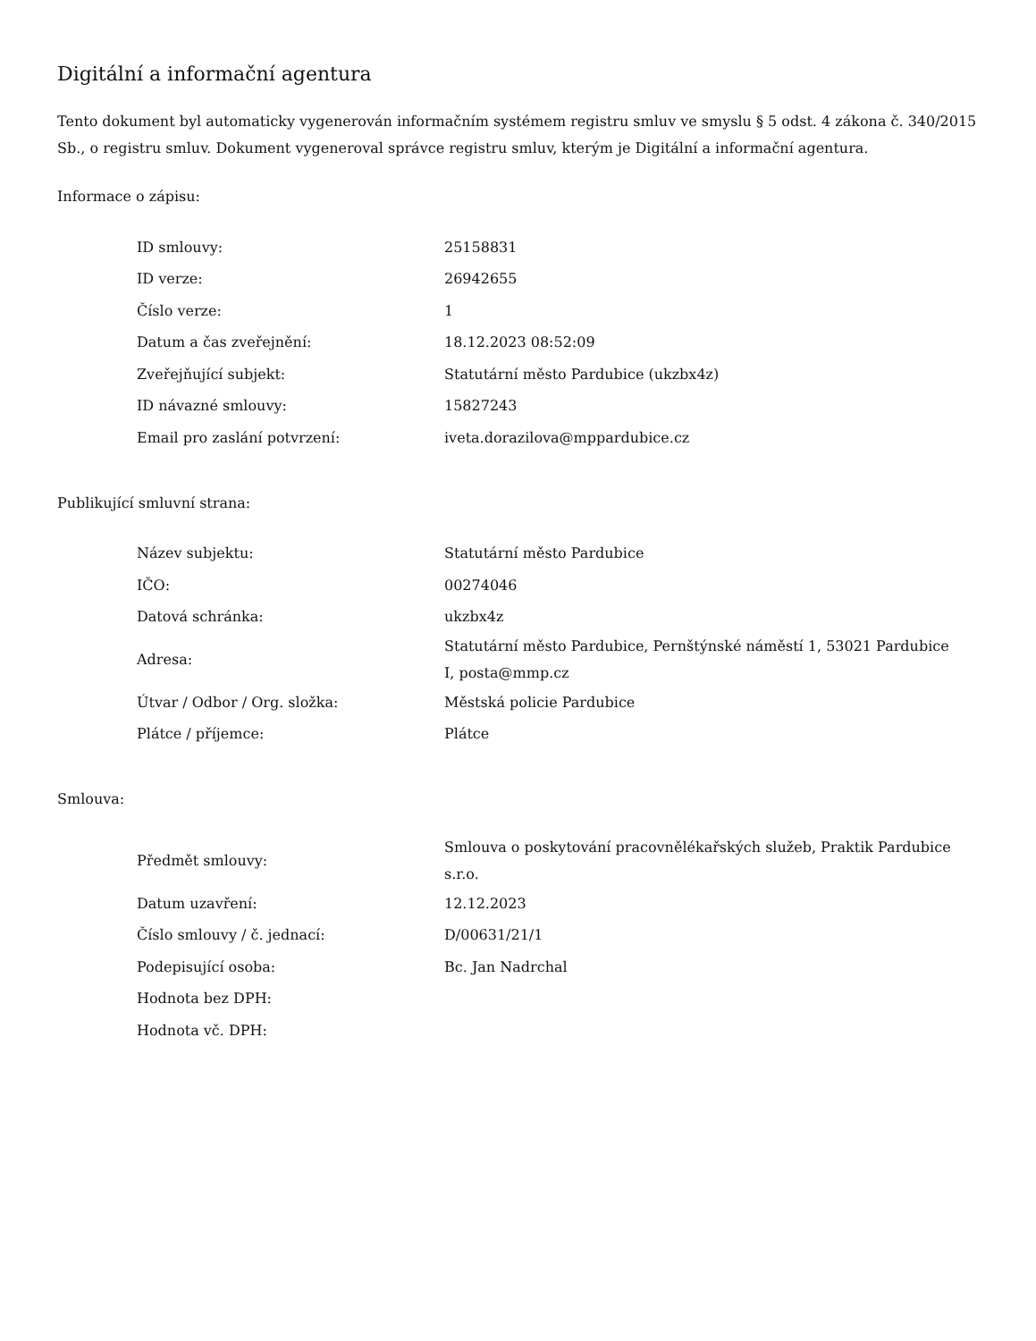Digitální a informační agentura
Tento dokument byl automaticky vygenerován informačním systémem registru smluv ve smyslu § 5 odst. 4 zákona č. 340/2015 Sb., o registru smluv. Dokument vygeneroval správce registru smluv, kterým je Digitální a informační agentura.
Informace o zápisu:
| ID smlouvy: | 25158831 |
| ID verze: | 26942655 |
| Číslo verze: | 1 |
| Datum a čas zveřejnění: | 18.12.2023 08:52:09 |
| Zveřejňující subjekt: | Statutární město Pardubice (ukzbx4z) |
| ID návazné smlouvy: | 15827243 |
| Email pro zaslání potvrzení: | iveta.dorazilova@mppardubice.cz |
Publikující smluvní strana:
| Název subjektu: | Statutární město Pardubice |
| IČO: | 00274046 |
| Datová schránka: | ukzbx4z |
| Adresa: | Statutární město Pardubice, Pernštýnské náměstí 1, 53021 Pardubice I, posta@mmp.cz |
| Útvar / Odbor / Org. složka: | Městská policie Pardubice |
| Plátce / příjemce: | Plátce |
Smlouva:
| Předmět smlouvy: | Smlouva o poskytování pracovnělékařských služeb, Praktik Pardubice s.r.o. |
| Datum uzavření: | 12.12.2023 |
| Číslo smlouvy / č. jednací: | D/00631/21/1 |
| Podepisující osoba: | Bc. Jan Nadrchal |
| Hodnota bez DPH: | |
| Hodnota vč. DPH: | |